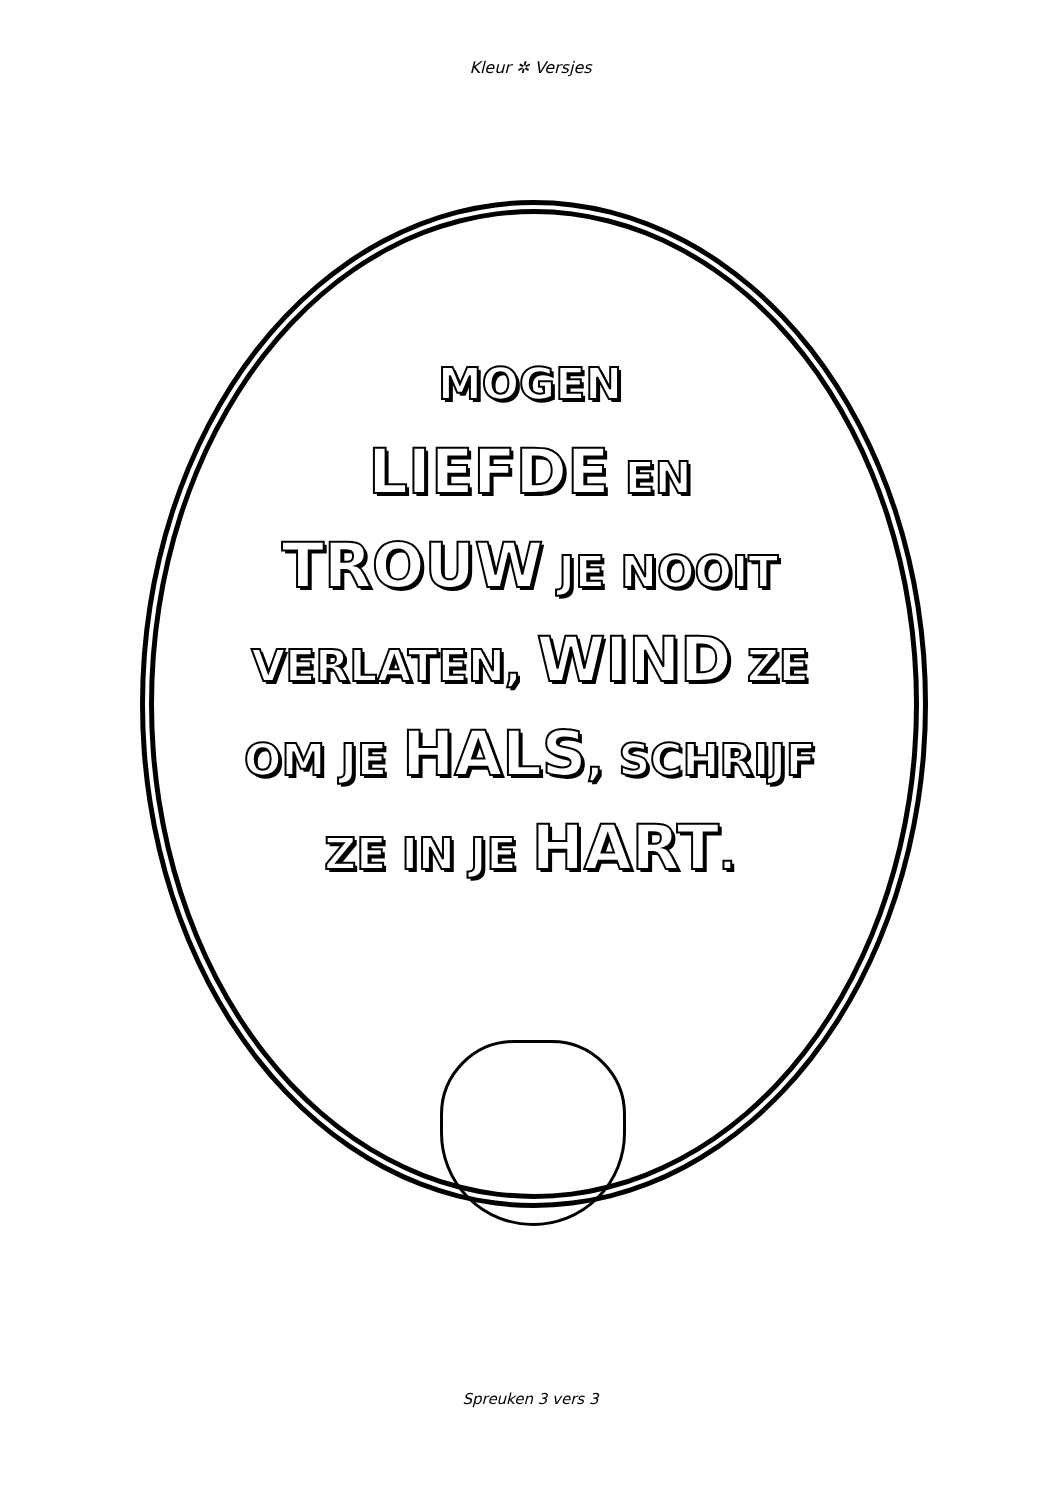Kleur ✲ Versjes
MOGEN
LIEFDE EN
TROUW JE NOOIT
VERLATEN, WIND ZE
OM JE HALS, SCHRIJF
ZE IN JE HART.
Spreuken 3 vers 3